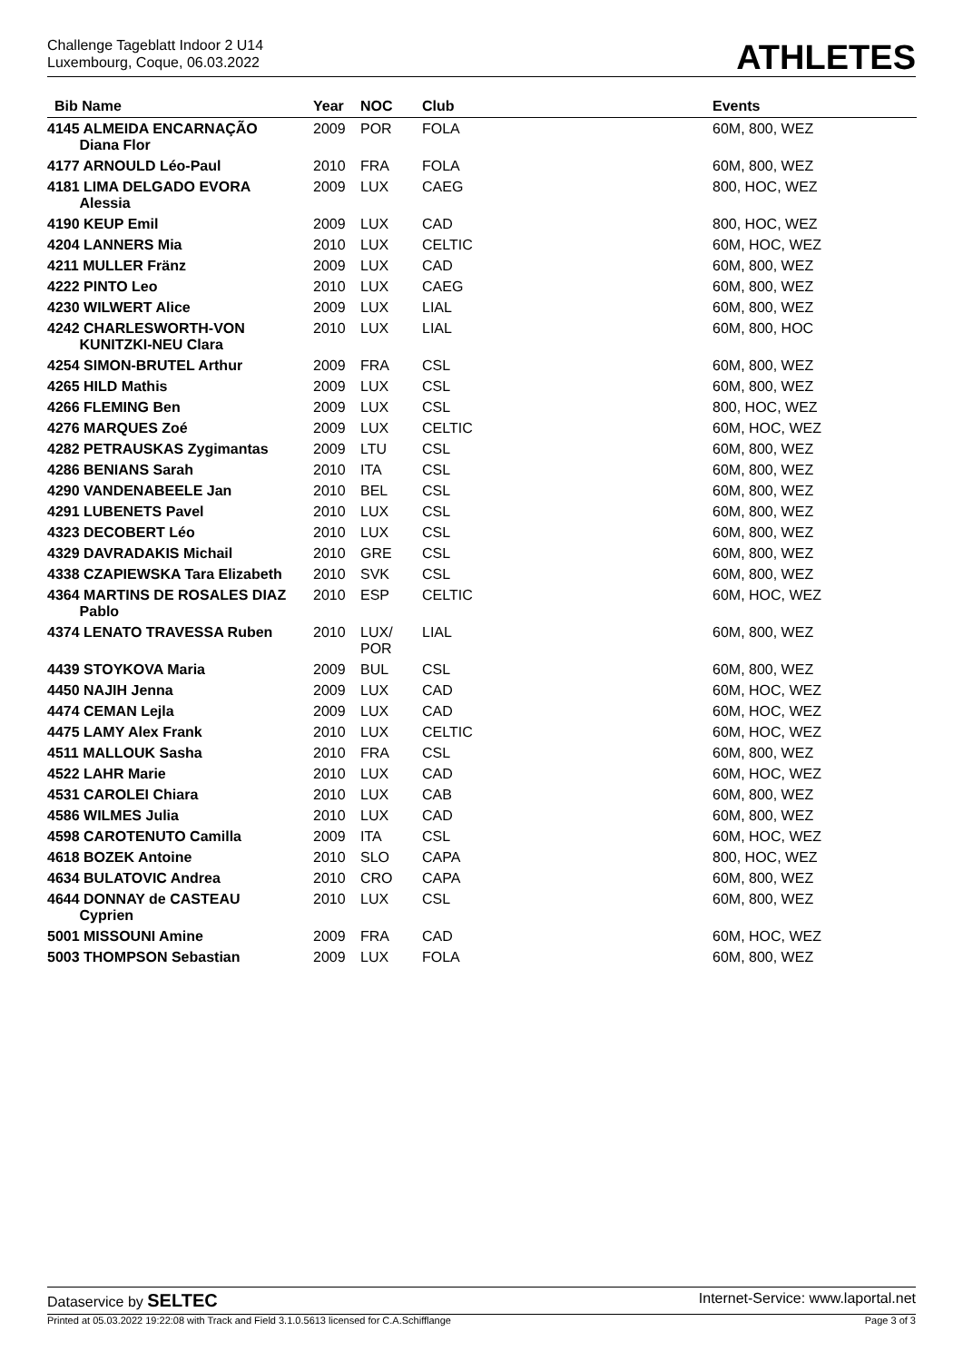Challenge Tageblatt Indoor 2 U14
Luxembourg, Coque, 06.03.2022
ATHLETES
| Bib Name | Year | NOC | Club | Events |
| --- | --- | --- | --- | --- |
| 4145 ALMEIDA ENCARNAÇÃO Diana Flor | 2009 | POR | FOLA | 60M, 800, WEZ |
| 4177 ARNOULD Léo-Paul | 2010 | FRA | FOLA | 60M, 800, WEZ |
| 4181 LIMA DELGADO EVORA Alessia | 2009 | LUX | CAEG | 800, HOC, WEZ |
| 4190 KEUP Emil | 2009 | LUX | CAD | 800, HOC, WEZ |
| 4204 LANNERS Mia | 2010 | LUX | CELTIC | 60M, HOC, WEZ |
| 4211 MULLER Fränz | 2009 | LUX | CAD | 60M, 800, WEZ |
| 4222 PINTO Leo | 2010 | LUX | CAEG | 60M, 800, WEZ |
| 4230 WILWERT Alice | 2009 | LUX | LIAL | 60M, 800, WEZ |
| 4242 CHARLESWORTH-VON KUNITZKI-NEU Clara | 2010 | LUX | LIAL | 60M, 800, HOC |
| 4254 SIMON-BRUTEL Arthur | 2009 | FRA | CSL | 60M, 800, WEZ |
| 4265 HILD Mathis | 2009 | LUX | CSL | 60M, 800, WEZ |
| 4266 FLEMING Ben | 2009 | LUX | CSL | 800, HOC, WEZ |
| 4276 MARQUES Zoé | 2009 | LUX | CELTIC | 60M, HOC, WEZ |
| 4282 PETRAUSKAS Zygimantas | 2009 | LTU | CSL | 60M, 800, WEZ |
| 4286 BENIANS Sarah | 2010 | ITA | CSL | 60M, 800, WEZ |
| 4290 VANDENABEELE Jan | 2010 | BEL | CSL | 60M, 800, WEZ |
| 4291 LUBENETS Pavel | 2010 | LUX | CSL | 60M, 800, WEZ |
| 4323 DECOBERT Léo | 2010 | LUX | CSL | 60M, 800, WEZ |
| 4329 DAVRADAKIS Michail | 2010 | GRE | CSL | 60M, 800, WEZ |
| 4338 CZAPIEWSKA Tara Elizabeth | 2010 | SVK | CSL | 60M, 800, WEZ |
| 4364 MARTINS DE ROSALES DIAZ Pablo | 2010 | ESP | CELTIC | 60M, HOC, WEZ |
| 4374 LENATO TRAVESSA Ruben | 2010 | LUX/ POR | LIAL | 60M, 800, WEZ |
| 4439 STOYKOVA Maria | 2009 | BUL | CSL | 60M, 800, WEZ |
| 4450 NAJIH Jenna | 2009 | LUX | CAD | 60M, HOC, WEZ |
| 4474 CEMAN Lejla | 2009 | LUX | CAD | 60M, HOC, WEZ |
| 4475 LAMY Alex Frank | 2010 | LUX | CELTIC | 60M, HOC, WEZ |
| 4511 MALLOUK Sasha | 2010 | FRA | CSL | 60M, 800, WEZ |
| 4522 LAHR Marie | 2010 | LUX | CAD | 60M, HOC, WEZ |
| 4531 CAROLEI Chiara | 2010 | LUX | CAB | 60M, 800, WEZ |
| 4586 WILMES Julia | 2010 | LUX | CAD | 60M, 800, WEZ |
| 4598 CAROTENUTO Camilla | 2009 | ITA | CSL | 60M, HOC, WEZ |
| 4618 BOZEK Antoine | 2010 | SLO | CAPA | 800, HOC, WEZ |
| 4634 BULATOVIC Andrea | 2010 | CRO | CAPA | 60M, 800, WEZ |
| 4644 DONNAY de CASTEAU Cyprien | 2010 | LUX | CSL | 60M, 800, WEZ |
| 5001 MISSOUNI Amine | 2009 | FRA | CAD | 60M, HOC, WEZ |
| 5003 THOMPSON Sebastian | 2009 | LUX | FOLA | 60M, 800, WEZ |
Dataservice by SELTEC Internet-Service: www.laportal.net
Printed at 05.03.2022 19:22:08 with Track and Field 3.1.0.5613 licensed for C.A.Schifflange Page 3 of 3